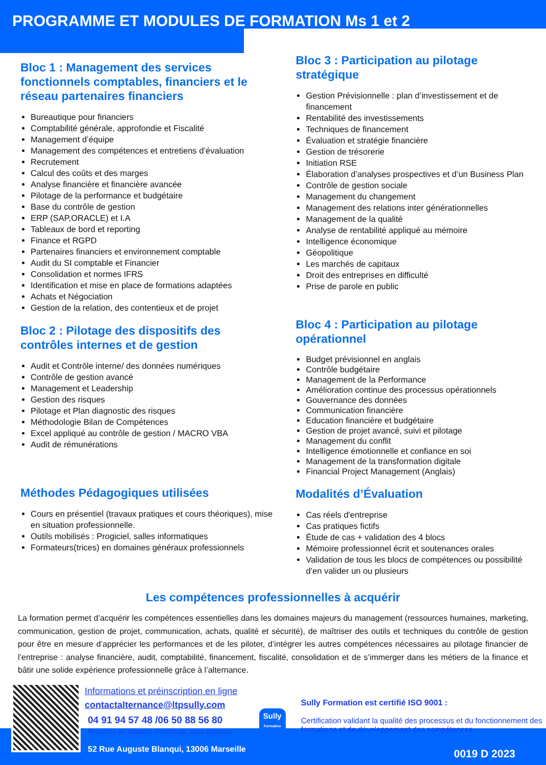PROGRAMME ET MODULES DE FORMATION Ms 1 et 2
Bloc 1 : Management des services fonctionnels comptables, financiers et le réseau partenaires financiers
Bureautique pour financiers
Comptabilité générale, approfondie et Fiscalité
Management d’équipe
Management des compétences et entretiens d’évaluation
Recrutement
Calcul des coûts et des marges
Analyse financière et financière avancée
Pilotage de la performance et budgétaire
Base du contrôle de gestion
ERP (SAP,ORACLE) et I.A
Tableaux de bord et reporting
Finance et RGPD
Partenaires financiers et environnement comptable
Audit du SI comptable et Financier
Consolidation et normes IFRS
Identification et mise en place de formations adaptées
Achats et Négociation
Gestion de la relation, des contentieux et de projet
Bloc 2 : Pilotage des dispositifs des contrôles internes et de gestion
Audit et Contrôle interne/ des données numériques
Contrôle de gestion avancé
Management et Leadership
Gestion des risques
Pilotage et Plan diagnostic des risques
Méthodologie Bilan de Compétences
Excel appliqué au contrôle de gestion / MACRO VBA
Audit de rémunérations
Méthodes Pédagogiques utilisées
Cours en présentiel (travaux pratiques et cours théoriques), mise en situation professionnelle.
Outils mobilisés : Progiciel, salles informatiques
Formateurs(trices) en domaines généraux professionnels
Bloc 3 : Participation au pilotage stratégique
Gestion Prévisionnelle : plan d’investissement et de financement
Rentabilité des investissements
Techniques de financement
Évaluation et stratégie financière
Gestion de trésorerie
Initiation RSE
Élaboration d’analyses prospectives et d’un Business Plan
Contrôle de gestion sociale
Management du changement
Management des relations inter générationnelles
Management de la qualité
Analyse de rentabilité appliqué au mémoire
Intelligence économique
Géopolitique
Les marchés de capitaux
Droit des entreprises en difficulté
Prise de parole en public
Bloc 4 : Participation au pilotage opérationnel
Budget prévisionnel en anglais
Contrôle budgétaire
Management de la Performance
Amélioration continue des processus opérationnels
Gouvernance des données
Communication financière
Education financière et budgétaire
Gestion de projet avancé, suivi et pilotage
Management du conflit
Intelligence émotionnelle et confiance en soi
Management de la transformation digitale
Financial Project Management (Anglais)
Modalités d’Évaluation
Cas réels d'entreprise
Cas pratiques fictifs
Étude de cas + validation des 4 blocs
Mémoire professionnel écrit et soutenances orales
Validation de tous les blocs de compétences ou possibilité d’en valider un ou plusieurs
Les compétences professionnelles à acquérir
La formation permet d’acquérir les compétences essentielles dans les domaines majeurs du management (ressources humaines, marketing, communication, gestion de projet, communication, achats, qualité et sécurité), de maîtriser des outils et techniques du contrôle de gestion pour être en mesure d’apprécier les performances et de les piloter, d’intégrer les autres compétences nécessaires au pilotage financier de l’entreprise : analyse financière, audit, comptabilité, financement, fiscalité, consolidation et de s’immerger dans les métiers de la finance et bâtir une solide expérience professionnelle grâce à l’alternance.
Informations et préinscription en ligne
contactalternance@ltpsully.com
04 91 94 57 48 /06 50 88 56 80
Personne en situation d’handicap, nous contacter
52 Rue Auguste Blanqui, 13006 Marseille
Sully
Formation
Sully Formation est certifié ISO 9001 :
Certification validant la qualité des processus et du fonctionnement des formations et de développement des compétences
0019 D 2023